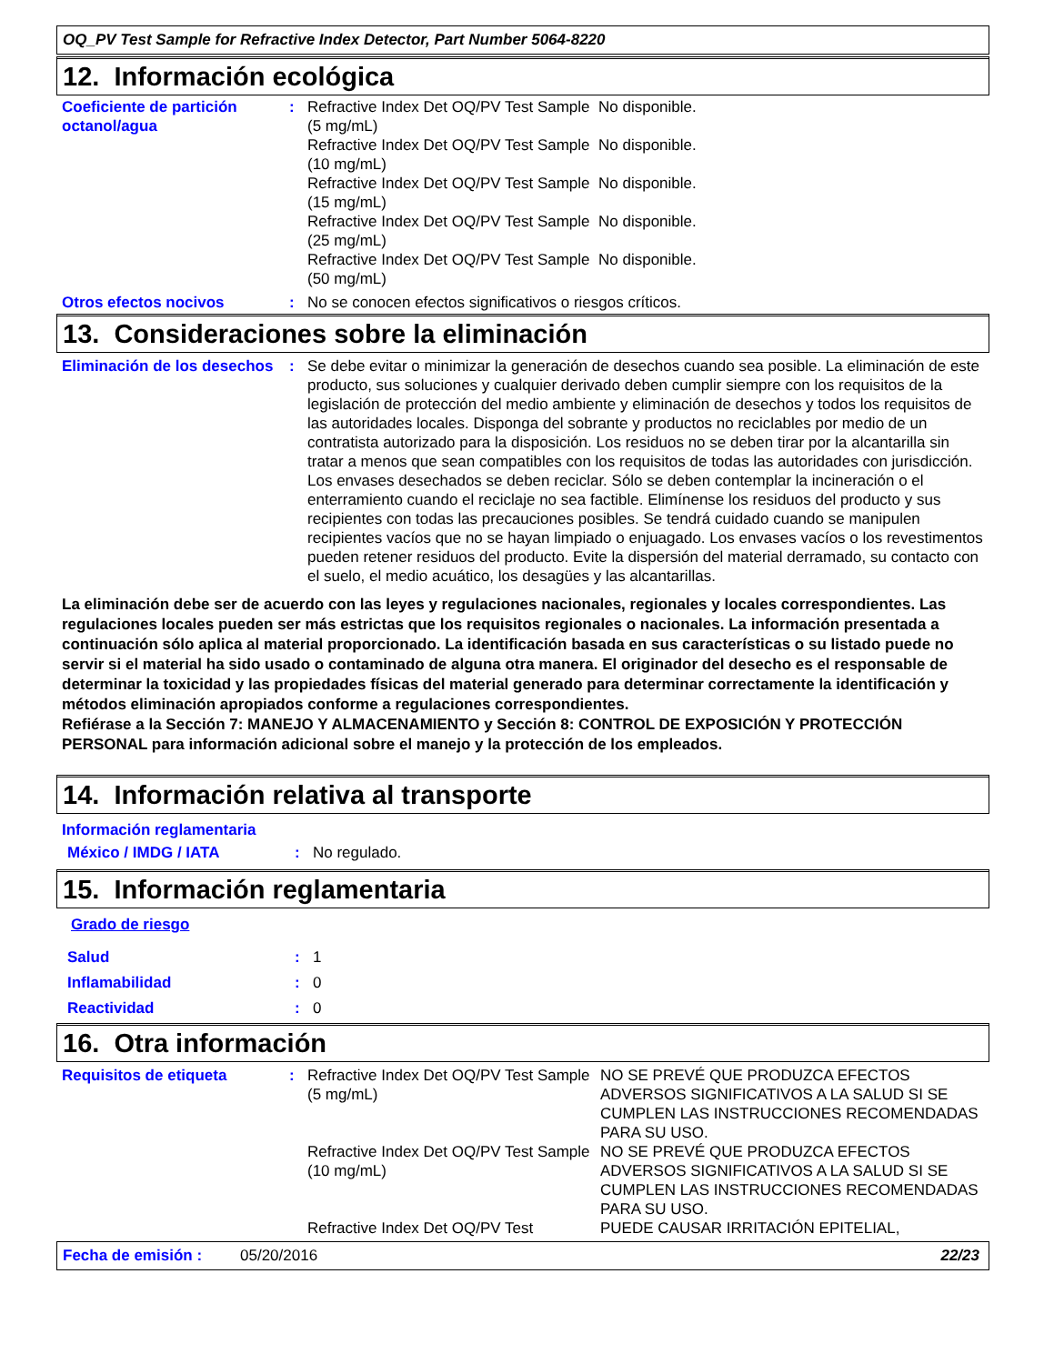OQ_PV Test Sample for Refractive Index Detector, Part Number 5064-8220
12. Información ecológica
| Coeficiente de partición octanol/agua | : | Refractive Index Det OQ/PV Test Sample (5 mg/mL) | No disponible. |
| | | Refractive Index Det OQ/PV Test Sample (10 mg/mL) | No disponible. |
| | | Refractive Index Det OQ/PV Test Sample (15 mg/mL) | No disponible. |
| | | Refractive Index Det OQ/PV Test Sample (25 mg/mL) | No disponible. |
| | | Refractive Index Det OQ/PV Test Sample (50 mg/mL) | No disponible. |
| Otros efectos nocivos | : | No se conocen efectos significativos o riesgos críticos. | |
13. Consideraciones sobre la eliminación
| Eliminación de los desechos | : | Se debe evitar o minimizar la generación de desechos cuando sea posible. La eliminación de este producto, sus soluciones y cualquier derivado deben cumplir siempre con los requisitos de la legislación de protección del medio ambiente y eliminación de desechos y todos los requisitos de las autoridades locales. Disponga del sobrante y productos no reciclables por medio de un contratista autorizado para la disposición. Los residuos no se deben tirar por la alcantarilla sin tratar a menos que sean compatibles con los requisitos de todas las autoridades con jurisdicción. Los envases desechados se deben reciclar. Sólo se deben contemplar la incineración o el enterramiento cuando el reciclaje no sea factible. Elimínense los residuos del producto y sus recipientes con todas las precauciones posibles. Se tendrá cuidado cuando se manipulen recipientes vacíos que no se hayan limpiado o enjuagado. Los envases vacíos o los revestimentos pueden retener residuos del producto. Evite la dispersión del material derramado, su contacto con el suelo, el medio acuático, los desagües y las alcantarillas. |
La eliminación debe ser de acuerdo con las leyes y regulaciones nacionales, regionales y locales correspondientes. Las regulaciones locales pueden ser más estrictas que los requisitos regionales o nacionales. La información presentada a continuación sólo aplica al material proporcionado. La identificación basada en sus características o su listado puede no servir si el material ha sido usado o contaminado de alguna otra manera. El originador del desecho es el responsable de determinar la toxicidad y las propiedades físicas del material generado para determinar correctamente la identificación y métodos eliminación apropiados conforme a regulaciones correspondientes.
Refiérase a la Sección 7: MANEJO Y ALMACENAMIENTO y Sección 8: CONTROL DE EXPOSICIÓN Y PROTECCIÓN PERSONAL para información adicional sobre el manejo y la protección de los empleados.
14. Información relativa al transporte
Información reglamentaria
| México / IMDG / IATA | : | No regulado. |
15. Información reglamentaria
Grado de riesgo
| Salud | : | 1 |
| Inflamabilidad | : | 0 |
| Reactividad | : | 0 |
16. Otra información
| Requisitos de etiqueta | : | Refractive Index Det OQ/PV Test Sample (5 mg/mL) | NO SE PREVÉ QUE PRODUZCA EFECTOS ADVERSOS SIGNIFICATIVOS A LA SALUD SI SE CUMPLEN LAS INSTRUCCIONES RECOMENDADAS PARA SU USO. |
| | | Refractive Index Det OQ/PV Test Sample (10 mg/mL) | NO SE PREVÉ QUE PRODUZCA EFECTOS ADVERSOS SIGNIFICATIVOS A LA SALUD SI SE CUMPLEN LAS INSTRUCCIONES RECOMENDADAS PARA SU USO. |
| | | Refractive Index Det OQ/PV Test | PUEDE CAUSAR IRRITACIÓN EPITELIAL, |
Fecha de emisión : 05/20/2016 22/23